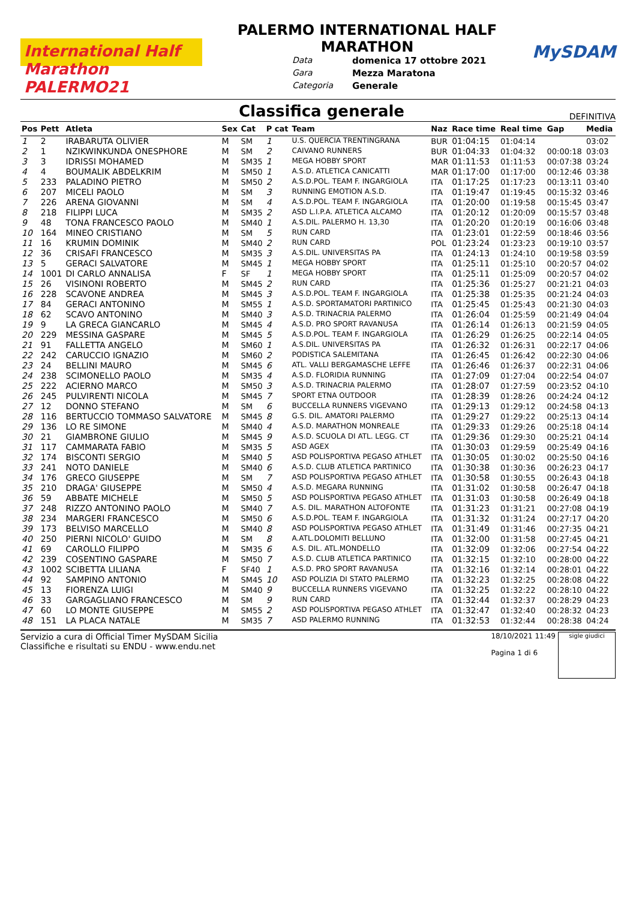International Half Marathon PALERMO21
PALERMO INTERNATIONAL HALF
MARATHON
Data domenica 17 ottobre 2021 Gara Mezza Maratona Categoria Generale
MySDAM
Classifica generale
DEFINITIVA
| Pos | Pett | Atleta | Sex | Cat | P cat | Team | Naz | Race time | Real time | Gap | Media |
| --- | --- | --- | --- | --- | --- | --- | --- | --- | --- | --- | --- |
| 1 | 2 | IRABARUTA OLIVIER | M | SM | 1 | U.S. QUERCIA TRENTINGRANA | BUR | 01:04:15 | 01:04:14 | | 03:02 |
| 2 | 1 | NZIKWINKUNDA ONESPHORE | M | SM | 2 | CAIVANO RUNNERS | BUR | 01:04:33 | 01:04:32 | 00:00:18 | 03:03 |
| 3 | 3 | IDRISSI MOHAMED | M | SM35 | 1 | MEGA HOBBY SPORT | MAR | 01:11:53 | 01:11:53 | 00:07:38 | 03:24 |
| 4 | 4 | BOUMALIK ABDELKRIM | M | SM50 | 1 | A.S.D. ATLETICA CANICATTI | MAR | 01:17:00 | 01:17:00 | 00:12:46 | 03:38 |
| 5 | 233 | PALADINO PIETRO | M | SM50 | 2 | A.S.D.POL. TEAM F. INGARGIOLA | ITA | 01:17:25 | 01:17:23 | 00:13:11 | 03:40 |
| 6 | 207 | MICELI PAOLO | M | SM | 3 | RUNNING EMOTION A.S.D. | ITA | 01:19:47 | 01:19:45 | 00:15:32 | 03:46 |
| 7 | 226 | ARENA GIOVANNI | M | SM | 4 | A.S.D.POL. TEAM F. INGARGIOLA | ITA | 01:20:00 | 01:19:58 | 00:15:45 | 03:47 |
| 8 | 218 | FILIPPI LUCA | M | SM35 | 2 | ASD L.I.P.A. ATLETICA ALCAMO | ITA | 01:20:12 | 01:20:09 | 00:15:57 | 03:48 |
| 9 | 48 | TONA FRANCESCO PAOLO | M | SM40 | 1 | A.S.DIL. PALERMO H. 13,30 | ITA | 01:20:20 | 01:20:19 | 00:16:06 | 03:48 |
| 10 | 164 | MINEO CRISTIANO | M | SM | 5 | RUN CARD | ITA | 01:23:01 | 01:22:59 | 00:18:46 | 03:56 |
| 11 | 16 | KRUMIN DOMINIK | M | SM40 | 2 | RUN CARD | POL | 01:23:24 | 01:23:23 | 00:19:10 | 03:57 |
| 12 | 36 | CRISAFI FRANCESCO | M | SM35 | 3 | A.S.DIL. UNIVERSITAS PA | ITA | 01:24:13 | 01:24:10 | 00:19:58 | 03:59 |
| 13 | 5 | GERACI SALVATORE | M | SM45 | 1 | MEGA HOBBY SPORT | ITA | 01:25:11 | 01:25:10 | 00:20:57 | 04:02 |
| 14 | 1001 | DI CARLO ANNALISA | F | SF | 1 | MEGA HOBBY SPORT | ITA | 01:25:11 | 01:25:09 | 00:20:57 | 04:02 |
| 15 | 26 | VISINONI ROBERTO | M | SM45 | 2 | RUN CARD | ITA | 01:25:36 | 01:25:27 | 00:21:21 | 04:03 |
| 16 | 228 | SCAVONE ANDREA | M | SM45 | 3 | A.S.D.POL. TEAM F. INGARGIOLA | ITA | 01:25:38 | 01:25:35 | 00:21:24 | 04:03 |
| 17 | 84 | GERACI ANTONINO | M | SM55 | 1 | A.S.D. SPORTAMATORI PARTINICO | ITA | 01:25:45 | 01:25:43 | 00:21:30 | 04:03 |
| 18 | 62 | SCAVO ANTONINO | M | SM40 | 3 | A.S.D. TRINACRIA PALERMO | ITA | 01:26:04 | 01:25:59 | 00:21:49 | 04:04 |
| 19 | 9 | LA GRECA GIANCARLO | M | SM45 | 4 | A.S.D. PRO SPORT RAVANUSA | ITA | 01:26:14 | 01:26:13 | 00:21:59 | 04:05 |
| 20 | 229 | MESSINA GASPARE | M | SM45 | 5 | A.S.D.POL. TEAM F. INGARGIOLA | ITA | 01:26:29 | 01:26:25 | 00:22:14 | 04:05 |
| 21 | 91 | FALLETTA ANGELO | M | SM60 | 1 | A.S.DIL. UNIVERSITAS PA | ITA | 01:26:32 | 01:26:31 | 00:22:17 | 04:06 |
| 22 | 242 | CARUCCIO IGNAZIO | M | SM60 | 2 | PODISTICA SALEMITANA | ITA | 01:26:45 | 01:26:42 | 00:22:30 | 04:06 |
| 23 | 24 | BELLINI MAURO | M | SM45 | 6 | ATL. VALLI BERGAMASCHE LEFFE | ITA | 01:26:46 | 01:26:37 | 00:22:31 | 04:06 |
| 24 | 238 | SCIMONELLO PAOLO | M | SM35 | 4 | A.S.D. FLORIDIA RUNNING | ITA | 01:27:09 | 01:27:04 | 00:22:54 | 04:07 |
| 25 | 222 | ACIERNO MARCO | M | SM50 | 3 | A.S.D. TRINACRIA PALERMO | ITA | 01:28:07 | 01:27:59 | 00:23:52 | 04:10 |
| 26 | 245 | PULVIRENTI NICOLA | M | SM45 | 7 | SPORT ETNA OUTDOOR | ITA | 01:28:39 | 01:28:26 | 00:24:24 | 04:12 |
| 27 | 12 | DONNO STEFANO | M | SM | 6 | BUCCELLA RUNNERS VIGEVANO | ITA | 01:29:13 | 01:29:12 | 00:24:58 | 04:13 |
| 28 | 116 | BERTUCCIO TOMMASO SALVATORE | M | SM45 | 8 | G.S. DIL. AMATORI PALERMO | ITA | 01:29:27 | 01:29:22 | 00:25:13 | 04:14 |
| 29 | 136 | LO RE SIMONE | M | SM40 | 4 | A.S.D. MARATHON MONREALE | ITA | 01:29:33 | 01:29:26 | 00:25:18 | 04:14 |
| 30 | 21 | GIAMBRONE GIULIO | M | SM45 | 9 | A.S.D. SCUOLA DI ATL. LEGG. CT | ITA | 01:29:36 | 01:29:30 | 00:25:21 | 04:14 |
| 31 | 117 | CAMMARATA FABIO | M | SM35 | 5 | ASD AGEX | ITA | 01:30:03 | 01:29:59 | 00:25:49 | 04:16 |
| 32 | 174 | BISCONTI SERGIO | M | SM40 | 5 | ASD POLISPORTIVA PEGASO ATHLET | ITA | 01:30:05 | 01:30:02 | 00:25:50 | 04:16 |
| 33 | 241 | NOTO DANIELE | M | SM40 | 6 | A.S.D. CLUB ATLETICA PARTINICO | ITA | 01:30:38 | 01:30:36 | 00:26:23 | 04:17 |
| 34 | 176 | GRECO GIUSEPPE | M | SM | 7 | ASD POLISPORTIVA PEGASO ATHLET | ITA | 01:30:58 | 01:30:55 | 00:26:43 | 04:18 |
| 35 | 210 | DRAGA' GIUSEPPE | M | SM50 | 4 | A.S.D. MEGARA RUNNING | ITA | 01:31:02 | 01:30:58 | 00:26:47 | 04:18 |
| 36 | 59 | ABBATE MICHELE | M | SM50 | 5 | ASD POLISPORTIVA PEGASO ATHLET | ITA | 01:31:03 | 01:30:58 | 00:26:49 | 04:18 |
| 37 | 248 | RIZZO ANTONINO PAOLO | M | SM40 | 7 | A.S. DIL. MARATHON ALTOFONTE | ITA | 01:31:23 | 01:31:21 | 00:27:08 | 04:19 |
| 38 | 234 | MARGERI FRANCESCO | M | SM50 | 6 | A.S.D.POL. TEAM F. INGARGIOLA | ITA | 01:31:32 | 01:31:24 | 00:27:17 | 04:20 |
| 39 | 173 | BELVISO MARCELLO | M | SM40 | 8 | ASD POLISPORTIVA PEGASO ATHLET | ITA | 01:31:49 | 01:31:46 | 00:27:35 | 04:21 |
| 40 | 250 | PIERNI NICOLO' GUIDO | M | SM | 8 | A.ATL.DOLOMITI BELLUNO | ITA | 01:32:00 | 01:31:58 | 00:27:45 | 04:21 |
| 41 | 69 | CAROLLO FILIPPO | M | SM35 | 6 | A.S. DIL. ATL.MONDELLO | ITA | 01:32:09 | 01:32:06 | 00:27:54 | 04:22 |
| 42 | 239 | COSENTINO GASPARE | M | SM50 | 7 | A.S.D. CLUB ATLETICA PARTINICO | ITA | 01:32:15 | 01:32:10 | 00:28:00 | 04:22 |
| 43 | 1002 | SCIBETTA LILIANA | F | SF40 | 1 | A.S.D. PRO SPORT RAVANUSA | ITA | 01:32:16 | 01:32:14 | 00:28:01 | 04:22 |
| 44 | 92 | SAMPINO ANTONIO | M | SM45 | 10 | ASD POLIZIA DI STATO PALERMO | ITA | 01:32:23 | 01:32:25 | 00:28:08 | 04:22 |
| 45 | 13 | FIORENZA LUIGI | M | SM40 | 9 | BUCCELLA RUNNERS VIGEVANO | ITA | 01:32:25 | 01:32:22 | 00:28:10 | 04:22 |
| 46 | 33 | GARGAGLIANO FRANCESCO | M | SM | 9 | RUN CARD | ITA | 01:32:44 | 01:32:37 | 00:28:29 | 04:23 |
| 47 | 60 | LO MONTE GIUSEPPE | M | SM55 | 2 | ASD POLISPORTIVA PEGASO ATHLET | ITA | 01:32:47 | 01:32:40 | 00:28:32 | 04:23 |
| 48 | 151 | LA PLACA NATALE | M | SM35 | 7 | ASD PALERMO RUNNING | ITA | 01:32:53 | 01:32:44 | 00:28:38 | 04:24 |
Servizio a cura di Official Timer MySDAM Sicilia
Classifiche e risultati su ENDU - www.endu.net
18/10/2021 11:49
Pagina 1 di 6
sigle giudici